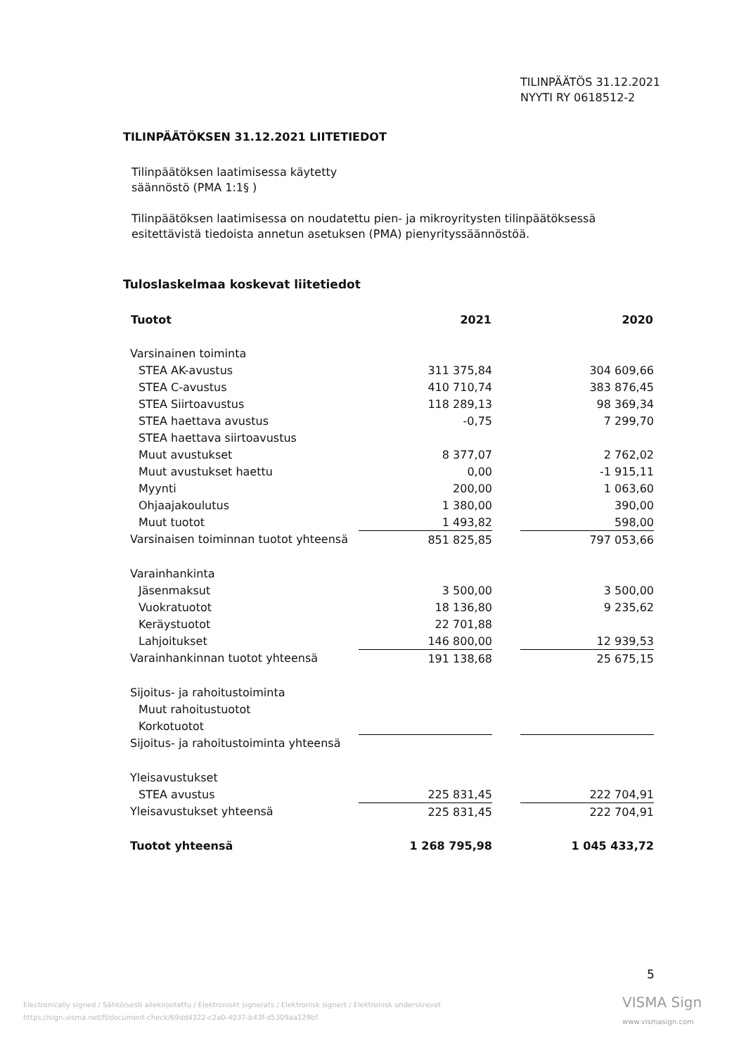TILINPÄÄTÖS 31.12.2021
NYYTI RY 0618512-2
TILINPÄÄTÖKSEN 31.12.2021 LIITETIEDOT
Tilinpäätöksen laatimisessa käytetty
säännöstö (PMA 1:1§ )
Tilinpäätöksen laatimisessa on noudatettu pien- ja mikroyritysten tilinpäätöksessä esitettävistä tiedoista annetun asetuksen (PMA) pienyrityssäännöstöä.
Tuloslaskelmaa koskevat liitetiedot
| Tuotot | 2021 | | 2020 |
| Varsinainen toiminta | | | |
| STEA AK-avustus | 311 375,84 | | 304 609,66 |
| STEA C-avustus | 410 710,74 | | 383 876,45 |
| STEA Siirtoavustus | 118 289,13 | | 98 369,34 |
| STEA haettava avustus | -0,75 | | 7 299,70 |
| STEA haettava siirtoavustus | | | |
| Muut avustukset | 8 377,07 | | 2 762,02 |
| Muut avustukset haettu | 0,00 | | -1 915,11 |
| Myynti | 200,00 | | 1 063,60 |
| Ohjaajakoulutus | 1 380,00 | | 390,00 |
| Muut tuotot | 1 493,82 | | 598,00 |
| Varsinaisen toiminnan tuotot yhteensä | 851 825,85 | | 797 053,66 |
| Varainhankinta | | | |
| Jäsenmaksut | 3 500,00 | | 3 500,00 |
| Vuokratuotot | 18 136,80 | | 9 235,62 |
| Keräystuotot | 22 701,88 | | |
| Lahjoitukset | 146 800,00 | | 12 939,53 |
| Varainhankinnan tuotot yhteensä | 191 138,68 | | 25 675,15 |
| Sijoitus- ja rahoitustoiminta | | | |
| Muut rahoitustuotot | | | |
| Korkotuotot | | | |
| Sijoitus- ja rahoitustoiminta yhteensä | | | |
| Yleisavustukset | | | |
| STEA avustus | 225 831,45 | | 222 704,91 |
| Yleisavustukset yhteensä | 225 831,45 | | 222 704,91 |
| Tuotot yhteensä | 1 268 795,98 | | 1 045 433,72 |
5
Electronically signed / Sähköisesti allekirjoitettu / Elektroniskt signerats / Elektronisk signert / Elektronisk underskrevet
https://sign.visma.net/fi/document-check/69dd4322-c2a0-4037-b43f-d5309aa129bf
VISMA Sign
www.vismasign.com